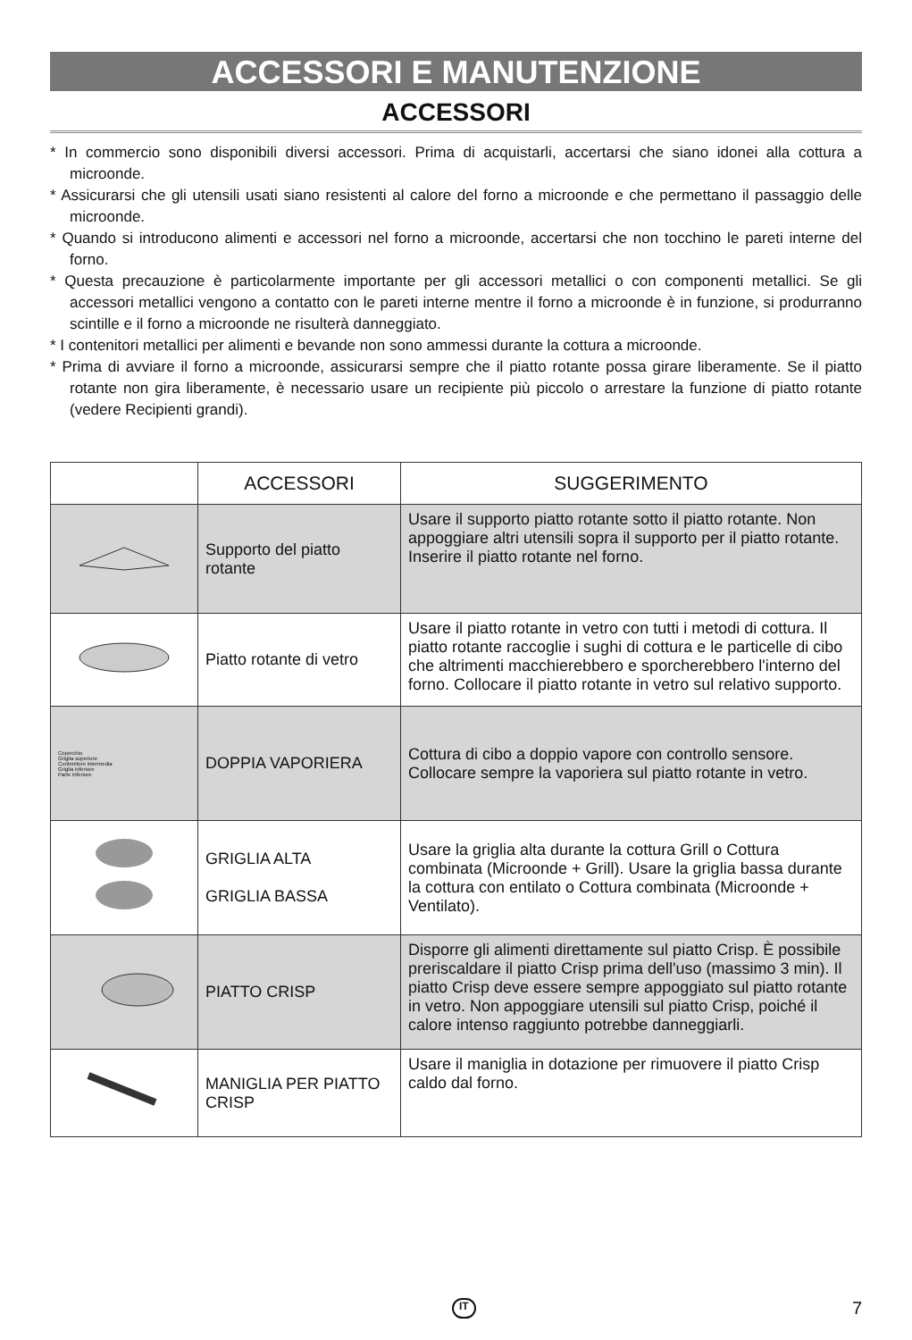ACCESSORI E MANUTENZIONE
ACCESSORI
* In commercio sono disponibili diversi accessori. Prima di acquistarli, accertarsi che siano idonei alla cottura a microonde.
* Assicurarsi che gli utensili usati siano resistenti al calore del forno a microonde e che permettano il passaggio delle microonde.
* Quando si introducono alimenti e accessori nel forno a microonde, accertarsi che non tocchino le pareti interne del forno.
* Questa precauzione è particolarmente importante per gli accessori metallici o con componenti metallici. Se gli accessori metallici vengono a contatto con le pareti interne mentre il forno a microonde è in funzione, si produrranno scintille e il forno a microonde ne risulterà danneggiato.
* I contenitori metallici per alimenti e bevande non sono ammessi durante la cottura a microonde.
* Prima di avviare il forno a microonde, assicurarsi sempre che il piatto rotante possa girare liberamente. Se il piatto rotante non gira liberamente, è necessario usare un recipiente più piccolo o arrestare la funzione di piatto rotante (vedere Recipienti grandi).
| | ACCESSORI | SUGGERIMENTO |
| --- | --- | --- |
| | Supporto del piatto rotante | Usare il supporto piatto rotante sotto il piatto rotante. Non appoggiare altri utensili sopra il supporto per il piatto rotante. Inserire il piatto rotante nel forno. |
| | Piatto rotante di vetro | Usare il piatto rotante in vetro con tutti i metodi di cottura. Il piatto rotante raccoglie i sughi di cottura e le particelle di cibo che altrimenti macchierebbero e sporcherebbero l'interno del forno. Collocare il piatto rotante in vetro sul relativo supporto. |
| Coperchio Griglia superiore Contenitore intermedia Griglia inferiore Parte inferiore | DOPPIA VAPORIERA | Cottura di cibo a doppio vapore con controllo sensore. Collocare sempre la vaporiera sul piatto rotante in vetro. |
| | GRIGLIA ALTA GRIGLIA BASSA | Usare la griglia alta durante la cottura Grill o Cottura combinata (Microonde + Grill). Usare la griglia bassa durante la cottura con entilato o Cottura combinata (Microonde + Ventilato). |
| | PIATTO CRISP | Disporre gli alimenti direttamente sul piatto Crisp. È possibile preriscaldare il piatto Crisp prima dell'uso (massimo 3 min). Il piatto Crisp deve essere sempre appoggiato sul piatto rotante in vetro. Non appoggiare utensili sul piatto Crisp, poiché il calore intenso raggiunto potrebbe danneggiarli. |
| | MANIGLIA PER PIATTO CRISP | Usare il maniglia in dotazione per rimuovere il piatto Crisp caldo dal forno. |
IT 7